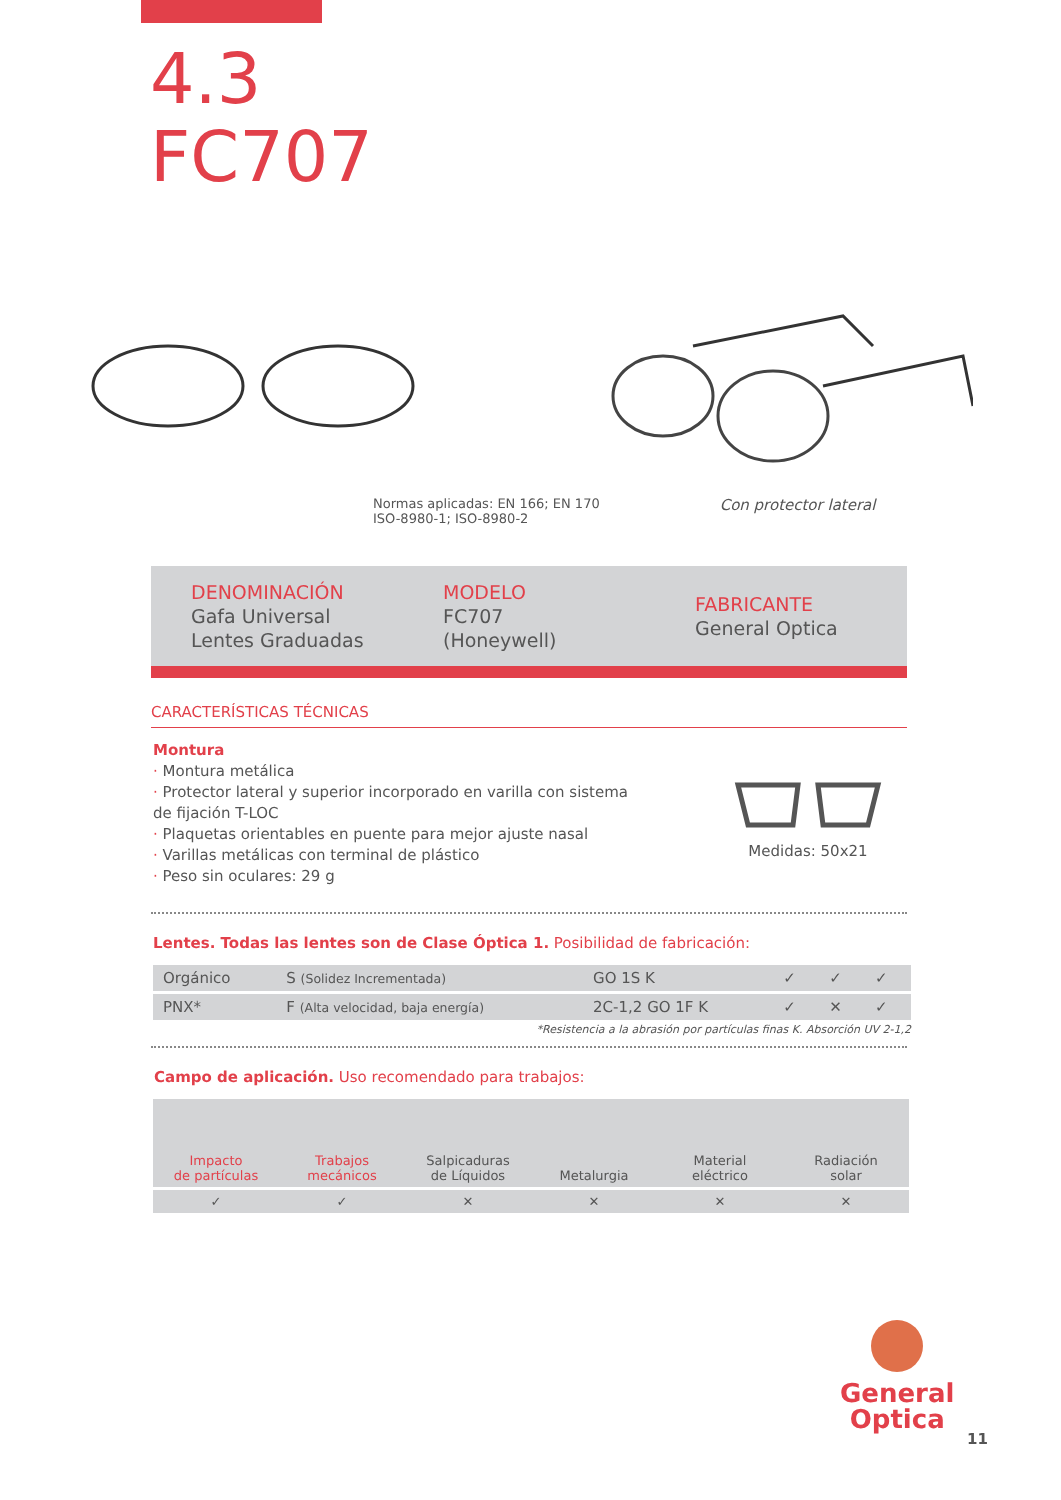4.3
FC707
Normas aplicadas: EN 166; EN 170
ISO-8980-1; ISO-8980-2
Con protector lateral
DENOMINACIÓN
Gafa Universal
Lentes Graduadas
MODELO
FC707
(Honeywell)
FABRICANTE
General Optica
CARACTERÍSTICAS TÉCNICAS
Montura
· Montura metálica
· Protector lateral y superior incorporado en varilla con sistema de fijación T-LOC
· Plaquetas orientables en puente para mejor ajuste nasal
· Varillas metálicas con terminal de plástico
· Peso sin oculares: 29 g
Medidas: 50x21
Lentes. Todas las lentes son de Clase Óptica 1. Posibilidad de fabricación:
| Orgánico | S (Solidez Incrementada) | GO 1S K | ✓ | ✓ | ✓ |
| PNX* | F (Alta velocidad, baja energía) | 2C-1,2 GO 1F K | ✓ | ✕ | ✓ |
*Resistencia a la abrasión por partículas finas K. Absorción UV 2-1,2
Campo de aplicación. Uso recomendado para trabajos:
| Impacto de partículas | Trabajos mecánicos | Salpicaduras de Líquidos | Metalurgia | Material eléctrico | Radiación solar |
| ✓ | ✓ | ✕ | ✕ | ✕ | ✕ |
General
Optica
11